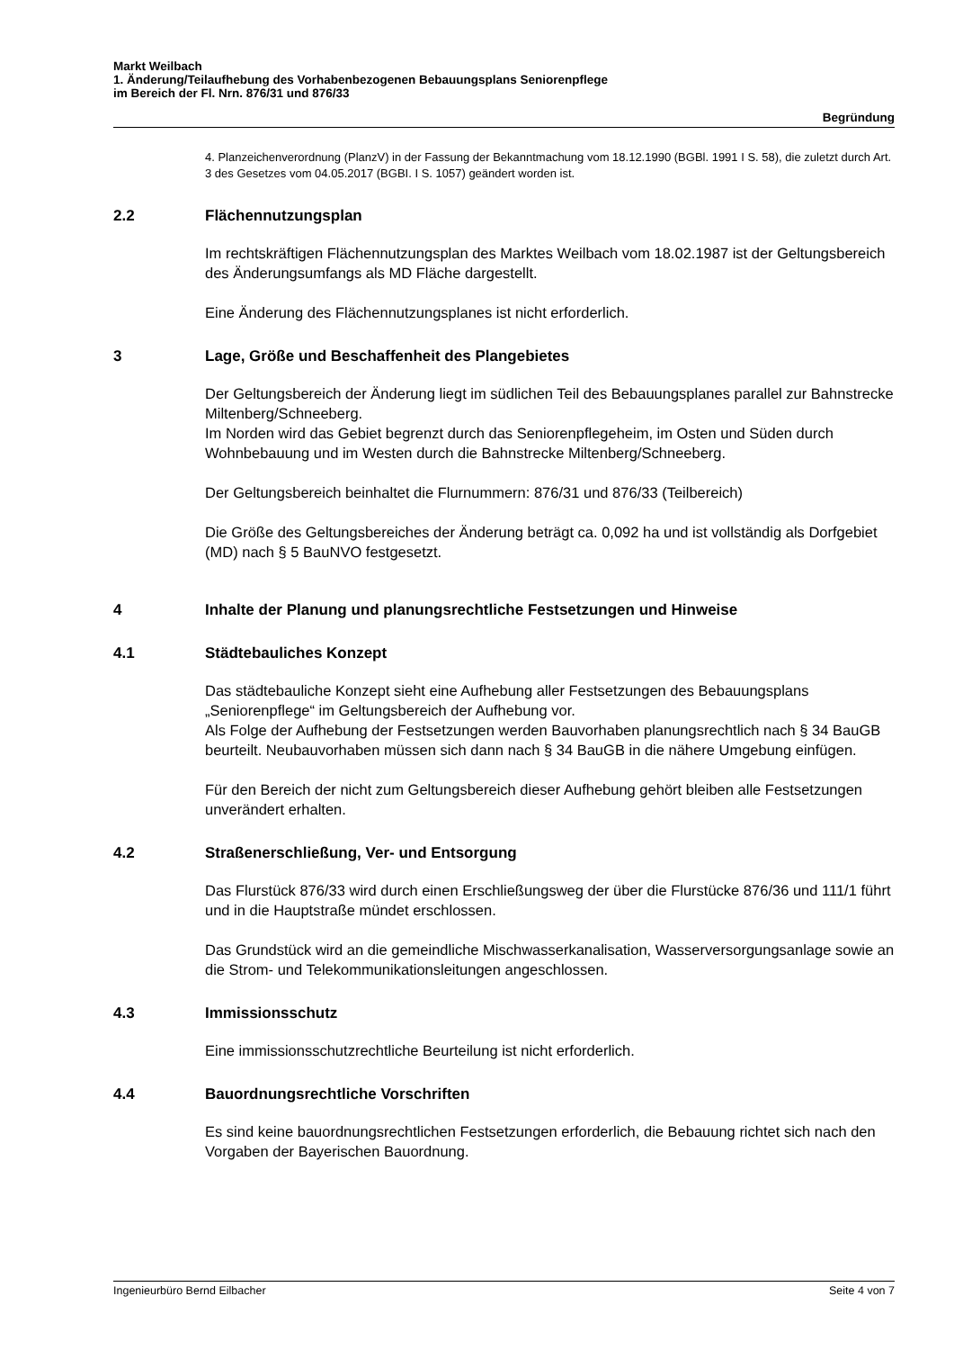Markt Weilbach
1. Änderung/Teilaufhebung des Vorhabenbezogenen Bebauungsplans Seniorenpflege
im Bereich der Fl. Nrn. 876/31 und 876/33
Begründung
4. Planzeichenverordnung (PlanzV) in der Fassung der Bekanntmachung vom 18.12.1990 (BGBl. 1991 I S. 58), die zuletzt durch Art. 3 des Gesetzes vom 04.05.2017 (BGBI. I S. 1057) geändert worden ist.
2.2 Flächennutzungsplan
Im rechtskräftigen Flächennutzungsplan des Marktes Weilbach vom 18.02.1987 ist der Geltungsbereich des Änderungsumfangs als MD Fläche dargestellt.
Eine Änderung des Flächennutzungsplanes ist nicht erforderlich.
3 Lage, Größe und Beschaffenheit des Plangebietes
Der Geltungsbereich der Änderung liegt im südlichen Teil des Bebauungsplanes parallel zur Bahnstrecke Miltenberg/Schneeberg.
Im Norden wird das Gebiet begrenzt durch das Seniorenpflegeheim, im Osten und Süden durch Wohnbebauung und im Westen durch die Bahnstrecke Miltenberg/Schneeberg.
Der Geltungsbereich beinhaltet die Flurnummern: 876/31 und 876/33 (Teilbereich)
Die Größe des Geltungsbereiches der Änderung beträgt ca. 0,092 ha und ist vollständig als Dorfgebiet (MD) nach § 5 BauNVO festgesetzt.
4 Inhalte der Planung und planungsrechtliche Festsetzungen und Hinweise
4.1 Städtebauliches Konzept
Das städtebauliche Konzept sieht eine Aufhebung aller Festsetzungen des Bebauungsplans „Seniorenpflege“ im Geltungsbereich der Aufhebung vor.
Als Folge der Aufhebung der Festsetzungen werden Bauvorhaben planungsrechtlich nach § 34 BauGB beurteilt. Neubauvorhaben müssen sich dann nach § 34 BauGB in die nähere Umgebung einfügen.
Für den Bereich der nicht zum Geltungsbereich dieser Aufhebung gehört bleiben alle Festsetzungen unverändert erhalten.
4.2 Straßenerschließung, Ver- und Entsorgung
Das Flurstück 876/33 wird durch einen Erschließungsweg der über die Flurstücke 876/36 und 111/1 führt und in die Hauptstraße mündet erschlossen.
Das Grundstück wird an die gemeindliche Mischwasserkanalisation, Wasserversorgungsanlage sowie an die Strom- und Telekommunikationsleitungen angeschlossen.
4.3 Immissionsschutz
Eine immissionsschutzrechtliche Beurteilung ist nicht erforderlich.
4.4 Bauordnungsrechtliche Vorschriften
Es sind keine bauordnungsrechtlichen Festsetzungen erforderlich, die Bebauung richtet sich nach den Vorgaben der Bayerischen Bauordnung.
Ingenieurbüro Bernd Eilbacher Seite 4 von 7